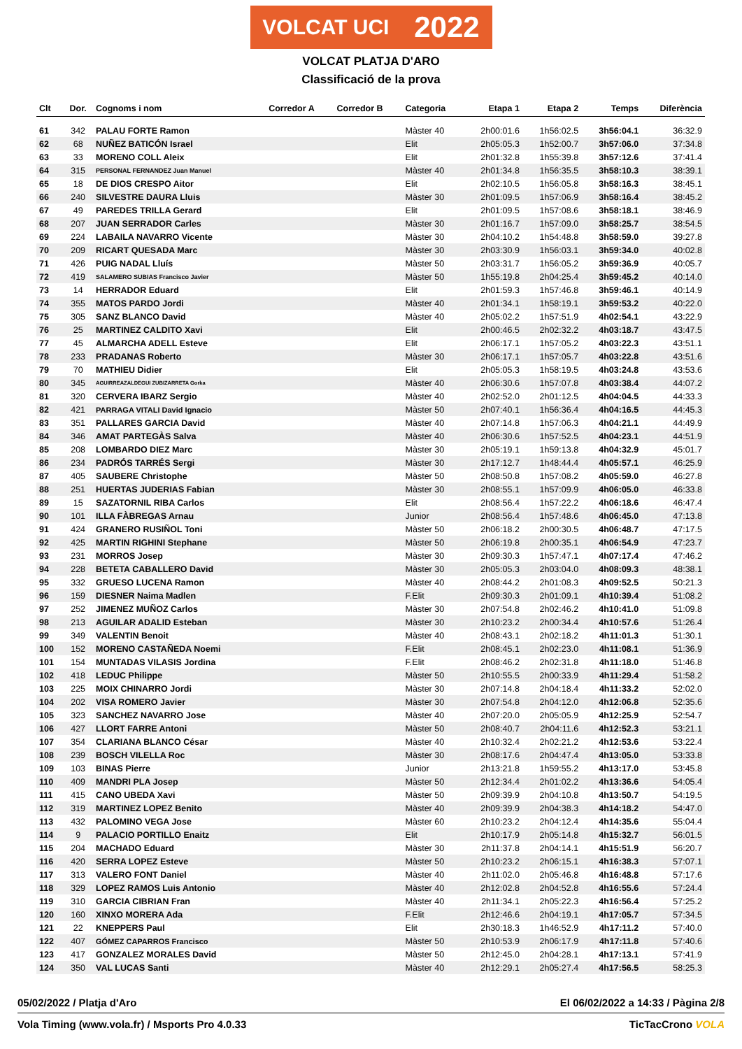VOLCAT UCI 2022
VOLCAT PLATJA D'ARO
Classificació de la prova
| Clt | Dor. | Cognoms i nom | Corredor A | Corredor B | Categoria | Etapa 1 | Etapa 2 | Temps | Diferència |
| --- | --- | --- | --- | --- | --- | --- | --- | --- | --- |
| 61 | 342 | PALAU FORTE Ramon | | | Màster 40 | 2h00:01.6 | 1h56:02.5 | 3h56:04.1 | 36:32.9 |
| 62 | 68 | NUÑEZ BATICÓN Israel | | | Elit | 2h05:05.3 | 1h52:00.7 | 3h57:06.0 | 37:34.8 |
| 63 | 33 | MORENO COLL Aleix | | | Elit | 2h01:32.8 | 1h55:39.8 | 3h57:12.6 | 37:41.4 |
| 64 | 315 | PERSONAL FERNANDEZ Juan Manuel | | | Màster 40 | 2h01:34.8 | 1h56:35.5 | 3h58:10.3 | 38:39.1 |
| 65 | 18 | DE DIOS CRESPO Aitor | | | Elit | 2h02:10.5 | 1h56:05.8 | 3h58:16.3 | 38:45.1 |
| 66 | 240 | SILVESTRE DAURA Lluis | | | Màster 30 | 2h01:09.5 | 1h57:06.9 | 3h58:16.4 | 38:45.2 |
| 67 | 49 | PAREDES TRILLA Gerard | | | Elit | 2h01:09.5 | 1h57:08.6 | 3h58:18.1 | 38:46.9 |
| 68 | 207 | JUAN SERRADOR Carles | | | Màster 30 | 2h01:16.7 | 1h57:09.0 | 3h58:25.7 | 38:54.5 |
| 69 | 224 | LABAILA NAVARRO Vicente | | | Màster 30 | 2h04:10.2 | 1h54:48.8 | 3h58:59.0 | 39:27.8 |
| 70 | 209 | RICART QUESADA Marc | | | Màster 30 | 2h03:30.9 | 1h56:03.1 | 3h59:34.0 | 40:02.8 |
| 71 | 426 | PUIG NADAL Lluís | | | Màster 50 | 2h03:31.7 | 1h56:05.2 | 3h59:36.9 | 40:05.7 |
| 72 | 419 | SALAMERO SUBIAS Francisco Javier | | | Màster 50 | 1h55:19.8 | 2h04:25.4 | 3h59:45.2 | 40:14.0 |
| 73 | 14 | HERRADOR Eduard | | | Elit | 2h01:59.3 | 1h57:46.8 | 3h59:46.1 | 40:14.9 |
| 74 | 355 | MATOS PARDO Jordi | | | Màster 40 | 2h01:34.1 | 1h58:19.1 | 3h59:53.2 | 40:22.0 |
| 75 | 305 | SANZ BLANCO David | | | Màster 40 | 2h05:02.2 | 1h57:51.9 | 4h02:54.1 | 43:22.9 |
| 76 | 25 | MARTINEZ CALDITO Xavi | | | Elit | 2h00:46.5 | 2h02:32.2 | 4h03:18.7 | 43:47.5 |
| 77 | 45 | ALMARCHA ADELL Esteve | | | Elit | 2h06:17.1 | 1h57:05.2 | 4h03:22.3 | 43:51.1 |
| 78 | 233 | PRADANAS Roberto | | | Màster 30 | 2h06:17.1 | 1h57:05.7 | 4h03:22.8 | 43:51.6 |
| 79 | 70 | MATHIEU Didier | | | Elit | 2h05:05.3 | 1h58:19.5 | 4h03:24.8 | 43:53.6 |
| 80 | 345 | AGUIRREAZALDEGUI ZUBIZARRETA Gorka | | | Màster 40 | 2h06:30.6 | 1h57:07.8 | 4h03:38.4 | 44:07.2 |
| 81 | 320 | CERVERA IBARZ Sergio | | | Màster 40 | 2h02:52.0 | 2h01:12.5 | 4h04:04.5 | 44:33.3 |
| 82 | 421 | PARRAGA VITALI David Ignacio | | | Màster 50 | 2h07:40.1 | 1h56:36.4 | 4h04:16.5 | 44:45.3 |
| 83 | 351 | PALLARES GARCIA David | | | Màster 40 | 2h07:14.8 | 1h57:06.3 | 4h04:21.1 | 44:49.9 |
| 84 | 346 | AMAT PARTEGÀS Salva | | | Màster 40 | 2h06:30.6 | 1h57:52.5 | 4h04:23.1 | 44:51.9 |
| 85 | 208 | LOMBARDO DIEZ Marc | | | Màster 30 | 2h05:19.1 | 1h59:13.8 | 4h04:32.9 | 45:01.7 |
| 86 | 234 | PADRÓS TARRÉS Sergi | | | Màster 30 | 2h17:12.7 | 1h48:44.4 | 4h05:57.1 | 46:25.9 |
| 87 | 405 | SAUBERE Christophe | | | Màster 50 | 2h08:50.8 | 1h57:08.2 | 4h05:59.0 | 46:27.8 |
| 88 | 251 | HUERTAS JUDERIAS Fabian | | | Màster 30 | 2h08:55.1 | 1h57:09.9 | 4h06:05.0 | 46:33.8 |
| 89 | 15 | SAZATORNIL RIBA Carlos | | | Elit | 2h08:56.4 | 1h57:22.2 | 4h06:18.6 | 46:47.4 |
| 90 | 101 | ILLA FÀBREGAS Arnau | | | Junior | 2h08:56.4 | 1h57:48.6 | 4h06:45.0 | 47:13.8 |
| 91 | 424 | GRANERO RUSIÑOL Toni | | | Màster 50 | 2h06:18.2 | 2h00:30.5 | 4h06:48.7 | 47:17.5 |
| 92 | 425 | MARTIN RIGHINI Stephane | | | Màster 50 | 2h06:19.8 | 2h00:35.1 | 4h06:54.9 | 47:23.7 |
| 93 | 231 | MORROS Josep | | | Màster 30 | 2h09:30.3 | 1h57:47.1 | 4h07:17.4 | 47:46.2 |
| 94 | 228 | BETETA CABALLERO David | | | Màster 30 | 2h05:05.3 | 2h03:04.0 | 4h08:09.3 | 48:38.1 |
| 95 | 332 | GRUESO LUCENA Ramon | | | Màster 40 | 2h08:44.2 | 2h01:08.3 | 4h09:52.5 | 50:21.3 |
| 96 | 159 | DIESNER Naima Madlen | | | F.Elit | 2h09:30.3 | 2h01:09.1 | 4h10:39.4 | 51:08.2 |
| 97 | 252 | JIMENEZ MUÑOZ Carlos | | | Màster 30 | 2h07:54.8 | 2h02:46.2 | 4h10:41.0 | 51:09.8 |
| 98 | 213 | AGUILAR ADALID Esteban | | | Màster 30 | 2h10:23.2 | 2h00:34.4 | 4h10:57.6 | 51:26.4 |
| 99 | 349 | VALENTIN Benoit | | | Màster 40 | 2h08:43.1 | 2h02:18.2 | 4h11:01.3 | 51:30.1 |
| 100 | 152 | MORENO CASTAÑEDA Noemi | | | F.Elit | 2h08:45.1 | 2h02:23.0 | 4h11:08.1 | 51:36.9 |
| 101 | 154 | MUNTADAS VILASIS Jordina | | | F.Elit | 2h08:46.2 | 2h02:31.8 | 4h11:18.0 | 51:46.8 |
| 102 | 418 | LEDUC Philippe | | | Màster 50 | 2h10:55.5 | 2h00:33.9 | 4h11:29.4 | 51:58.2 |
| 103 | 225 | MOIX CHINARRO Jordi | | | Màster 30 | 2h07:14.8 | 2h04:18.4 | 4h11:33.2 | 52:02.0 |
| 104 | 202 | VISA ROMERO Javier | | | Màster 30 | 2h07:54.8 | 2h04:12.0 | 4h12:06.8 | 52:35.6 |
| 105 | 323 | SANCHEZ NAVARRO Jose | | | Màster 40 | 2h07:20.0 | 2h05:05.9 | 4h12:25.9 | 52:54.7 |
| 106 | 427 | LLORT FARRE Antoni | | | Màster 50 | 2h08:40.7 | 2h04:11.6 | 4h12:52.3 | 53:21.1 |
| 107 | 354 | CLARIANA BLANCO César | | | Màster 40 | 2h10:32.4 | 2h02:21.2 | 4h12:53.6 | 53:22.4 |
| 108 | 239 | BOSCH VILELLA Roc | | | Màster 30 | 2h08:17.6 | 2h04:47.4 | 4h13:05.0 | 53:33.8 |
| 109 | 103 | BINAS Pierre | | | Junior | 2h13:21.8 | 1h59:55.2 | 4h13:17.0 | 53:45.8 |
| 110 | 409 | MANDRI PLA Josep | | | Màster 50 | 2h12:34.4 | 2h01:02.2 | 4h13:36.6 | 54:05.4 |
| 111 | 415 | CANO UBEDA Xavi | | | Màster 50 | 2h09:39.9 | 2h04:10.8 | 4h13:50.7 | 54:19.5 |
| 112 | 319 | MARTINEZ LOPEZ Benito | | | Màster 40 | 2h09:39.9 | 2h04:38.3 | 4h14:18.2 | 54:47.0 |
| 113 | 432 | PALOMINO VEGA Jose | | | Màster 60 | 2h10:23.2 | 2h04:12.4 | 4h14:35.6 | 55:04.4 |
| 114 | 9 | PALACIO PORTILLO Enaitz | | | Elit | 2h10:17.9 | 2h05:14.8 | 4h15:32.7 | 56:01.5 |
| 115 | 204 | MACHADO Eduard | | | Màster 30 | 2h11:37.8 | 2h04:14.1 | 4h15:51.9 | 56:20.7 |
| 116 | 420 | SERRA LOPEZ Esteve | | | Màster 50 | 2h10:23.2 | 2h06:15.1 | 4h16:38.3 | 57:07.1 |
| 117 | 313 | VALERO FONT Daniel | | | Màster 40 | 2h11:02.0 | 2h05:46.8 | 4h16:48.8 | 57:17.6 |
| 118 | 329 | LOPEZ RAMOS Luis Antonio | | | Màster 40 | 2h12:02.8 | 2h04:52.8 | 4h16:55.6 | 57:24.4 |
| 119 | 310 | GARCIA CIBRIAN Fran | | | Màster 40 | 2h11:34.1 | 2h05:22.3 | 4h16:56.4 | 57:25.2 |
| 120 | 160 | XINXO MORERA Ada | | | F.Elit | 2h12:46.6 | 2h04:19.1 | 4h17:05.7 | 57:34.5 |
| 121 | 22 | KNEPPERS Paul | | | Elit | 2h30:18.3 | 1h46:52.9 | 4h17:11.2 | 57:40.0 |
| 122 | 407 | GÓMEZ CAPARROS Francisco | | | Màster 50 | 2h10:53.9 | 2h06:17.9 | 4h17:11.8 | 57:40.6 |
| 123 | 417 | GONZALEZ MORALES David | | | Màster 50 | 2h12:45.0 | 2h04:28.1 | 4h17:13.1 | 57:41.9 |
| 124 | 350 | VAL LUCAS Santi | | | Màster 40 | 2h12:29.1 | 2h05:27.4 | 4h17:56.5 | 58:25.3 |
05/02/2022 / Platja d'Aro El 06/02/2022 a 14:33 / Pàgina 2/8
Vola Timing (www.vola.fr) / Msports Pro 4.0.33 TicTacCrono VOLA